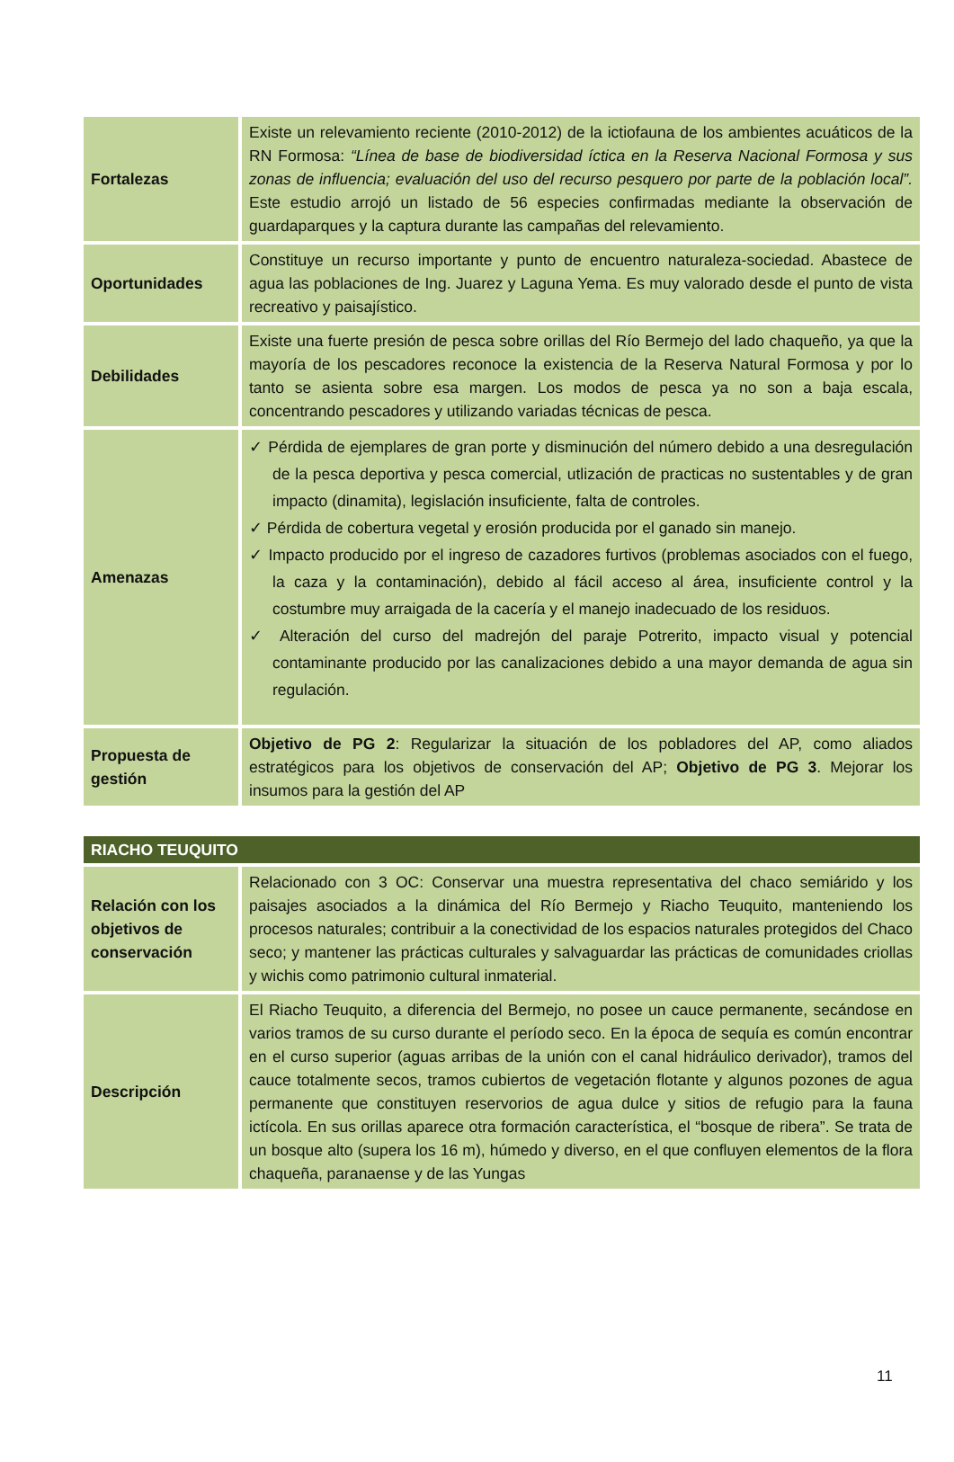| Fortalezas | Existe un relevamiento reciente (2010-2012) de la ictiofauna de los ambientes acuáticos de la RN Formosa: “Línea de base de biodiversidad íctica en la Reserva Nacional Formosa y sus zonas de influencia; evaluación del uso del recurso pesquero por parte de la población local”. Este estudio arrojó un listado de 56 especies confirmadas mediante la observación de guardaparques y la captura durante las campañas del relevamiento. |
| Oportunidades | Constituye un recurso importante y punto de encuentro naturaleza-sociedad. Abastece de agua las poblaciones de Ing. Juarez y Laguna Yema. Es muy valorado desde el punto de vista recreativo y paisajístico. |
| Debilidades | Existe una fuerte presión de pesca sobre orillas del Río Bermejo del lado chaqueño, ya que la mayoría de los pescadores reconoce la existencia de la Reserva Natural Formosa y por lo tanto se asienta sobre esa margen. Los modos de pesca ya no son a baja escala, concentrando pescadores y utilizando variadas técnicas de pesca. |
| Amenazas | ✓ Pérdida de ejemplares de gran porte y disminución del número debido a una desregulación de la pesca deportiva y pesca comercial, utlización de practicas no sustentables y de gran impacto (dinamita), legislación insuficiente, falta de controles. ✓ Pérdida de cobertura vegetal y erosión producida por el ganado sin manejo. ✓ Impacto producido por el ingreso de cazadores furtivos (problemas asociados con el fuego, la caza y la contaminación), debido al fácil acceso al área, insuficiente control y la costumbre muy arraigada de la cacería y el manejo inadecuado de los residuos. ✓ Alteración del curso del madrejón del paraje Potrerito, impacto visual y potencial contaminante producido por las canalizaciones debido a una mayor demanda de agua sin regulación. |
| Propuesta de gestión | Objetivo de PG 2 : Regularizar la situación de los pobladores del AP, como aliados estratégicos para los objetivos de conservación del AP; Objetivo de PG 3 . Mejorar los insumos para la gestión del AP |
| RIACHO TEUQUITO | |
| Relación con los objetivos de conservación | Relacionado con 3 OC: Conservar una muestra representativa del chaco semiárido y los paisajes asociados a la dinámica del Río Bermejo y Riacho Teuquito, manteniendo los procesos naturales; contribuir a la conectividad de los espacios naturales protegidos del Chaco seco; y mantener las prácticas culturales y salvaguardar las prácticas de comunidades criollas y wichis como patrimonio cultural inmaterial. |
| Descripción | El Riacho Teuquito, a diferencia del Bermejo, no posee un cauce permanente, secándose en varios tramos de su curso durante el período seco. En la época de sequía es común encontrar en el curso superior (aguas arribas de la unión con el canal hidráulico derivador), tramos del cauce totalmente secos, tramos cubiertos de vegetación flotante y algunos pozones de agua permanente que constituyen reservorios de agua dulce y sitios de refugio para la fauna ictícola. En sus orillas aparece otra formación característica, el “bosque de ribera”. Se trata de un bosque alto (supera los 16 m), húmedo y diverso, en el que confluyen elementos de la flora chaqueña, paranaense y de las Yungas |
11